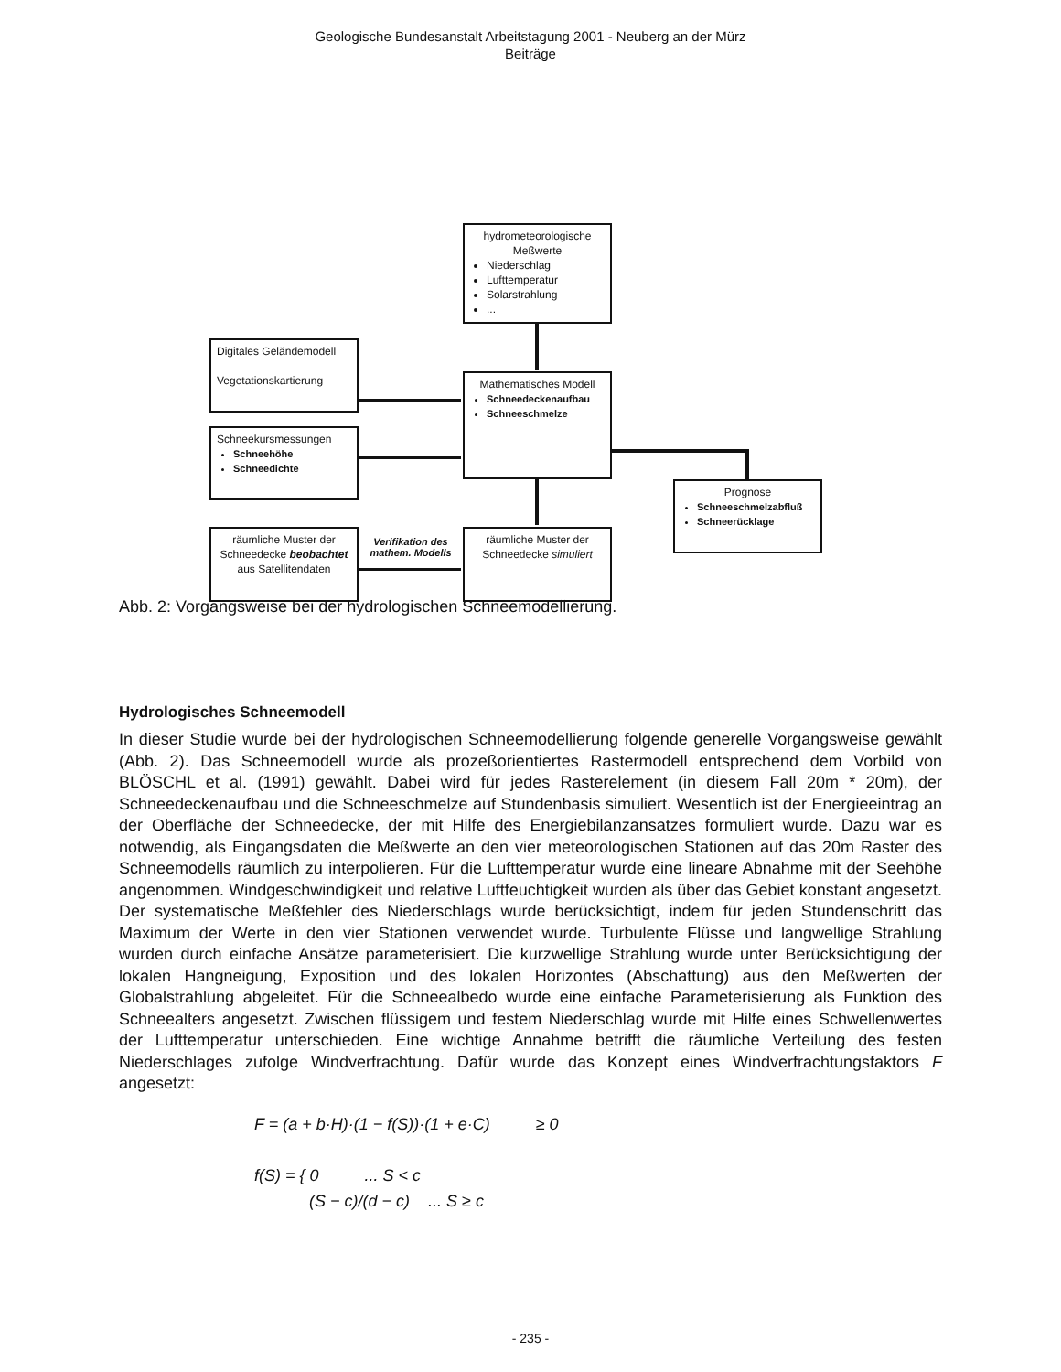Geologische Bundesanstalt Arbeitstagung 2001 - Neuberg an der Mürz
Beiträge
hydrometeorologische Meßwerte
Niederschlag
Lufttemperatur
Solarstrahlung
...
Digitales Geländemodell
Vegetationskartierung
Mathematisches Modell
Schneedeckenaufbau
Schneeschmelze
Schneekursmessungen
Schneehöhe
Schneedichte
Prognose
Schneeschmelzabfluß
Schneerücklage
räumliche Muster der Schneedecke beobachtet
aus Satellitendaten
Verifikation des mathem. Modells
räumliche Muster der Schneedecke simuliert
Abb. 2: Vorgangsweise bei der hydrologischen Schneemodellierung.
Hydrologisches Schneemodell
In dieser Studie wurde bei der hydrologischen Schneemodellierung folgende generelle Vorgangsweise gewählt (Abb. 2). Das Schneemodell wurde als prozeßorientiertes Rastermodell entsprechend dem Vorbild von BLÖSCHL et al. (1991) gewählt. Dabei wird für jedes Rasterelement (in diesem Fall 20m * 20m), der Schneedeckenaufbau und die Schneeschmelze auf Stundenbasis simuliert. Wesentlich ist der Energieeintrag an der Oberfläche der Schneedecke, der mit Hilfe des Energiebilanzansatzes formuliert wurde. Dazu war es notwendig, als Eingangsdaten die Meßwerte an den vier meteorologischen Stationen auf das 20m Raster des Schneemodells räumlich zu interpolieren. Für die Lufttemperatur wurde eine lineare Abnahme mit der Seehöhe angenommen. Windgeschwindigkeit und relative Luftfeuchtigkeit wurden als über das Gebiet konstant angesetzt. Der systematische Meßfehler des Niederschlags wurde berücksichtigt, indem für jeden Stundenschritt das Maximum der Werte in den vier Stationen verwendet wurde. Turbulente Flüsse und langwellige Strahlung wurden durch einfache Ansätze parameterisiert. Die kurzwellige Strahlung wurde unter Berücksichtigung der lokalen Hangneigung, Exposition und des lokalen Horizontes (Abschattung) aus den Meßwerten der Globalstrahlung abgeleitet. Für die Schneealbedo wurde eine einfache Parameterisierung als Funktion des Schneealters angesetzt. Zwischen flüssigem und festem Niederschlag wurde mit Hilfe eines Schwellenwertes der Lufttemperatur unterschieden. Eine wichtige Annahme betrifft die räumliche Verteilung des festen Niederschlages zufolge Windverfrachtung. Dafür wurde das Konzept eines Windverfrachtungsfaktors F angesetzt:
F = (a + b·H)·(1 − f(S))·(1 + e·C) ≥ 0
f(S) = { 0 ... S < c
(S − c)/(d − c) ... S ≥ c
- 235 -